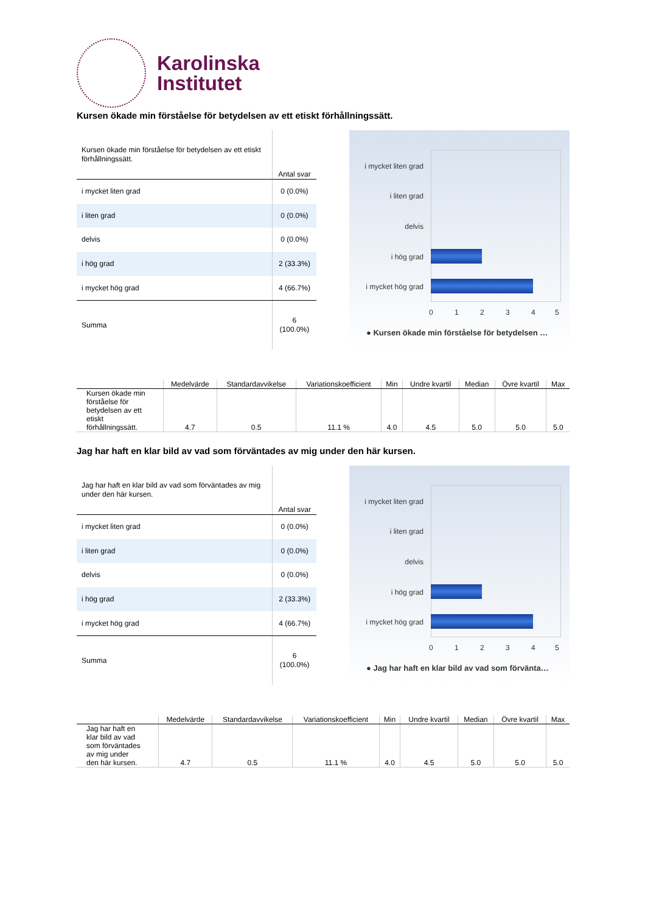Karolinska
Institutet
Kursen ökade min förståelse för betydelsen av ett etiskt förhållningssätt.
| Kursen ökade min förståelse för betydelsen av ett etiskt förhållningssätt. | Antal svar |
| i mycket liten grad | 0 (0.0%) |
| i liten grad | 0 (0.0%) |
| delvis | 0 (0.0%) |
| i hög grad | 2 (33.3%) |
| i mycket hög grad | 4 (66.7%) |
| Summa | 6 (100.0%) |
i mycket liten grad
i liten grad
delvis
i hög grad
i mycket hög grad
0 1 2 3 4 5
● Kursen ökade min förståelse för betydelsen …
| | Medelvärde | Standardavvikelse | Variationskoefficient | Min | Undre kvartil | Median | Övre kvartil | Max |
| --- | --- | --- | --- | --- | --- | --- | --- | --- |
| Kursen ökade min förståelse för betydelsen av ett etiskt förhållningssätt. | 4.7 | 0.5 | 11.1 % | 4.0 | 4.5 | 5.0 | 5.0 | 5.0 |
Jag har haft en klar bild av vad som förväntades av mig under den här kursen.
| Jag har haft en klar bild av vad som förväntades av mig under den här kursen. | Antal svar |
| i mycket liten grad | 0 (0.0%) |
| i liten grad | 0 (0.0%) |
| delvis | 0 (0.0%) |
| i hög grad | 2 (33.3%) |
| i mycket hög grad | 4 (66.7%) |
| Summa | 6 (100.0%) |
i mycket liten grad
i liten grad
delvis
i hög grad
i mycket hög grad
0 1 2 3 4 5
● Jag har haft en klar bild av vad som förvänta…
| | Medelvärde | Standardavvikelse | Variationskoefficient | Min | Undre kvartil | Median | Övre kvartil | Max |
| --- | --- | --- | --- | --- | --- | --- | --- | --- |
| Jag har haft en klar bild av vad som förväntades av mig under den här kursen. | 4.7 | 0.5 | 11.1 % | 4.0 | 4.5 | 5.0 | 5.0 | 5.0 |